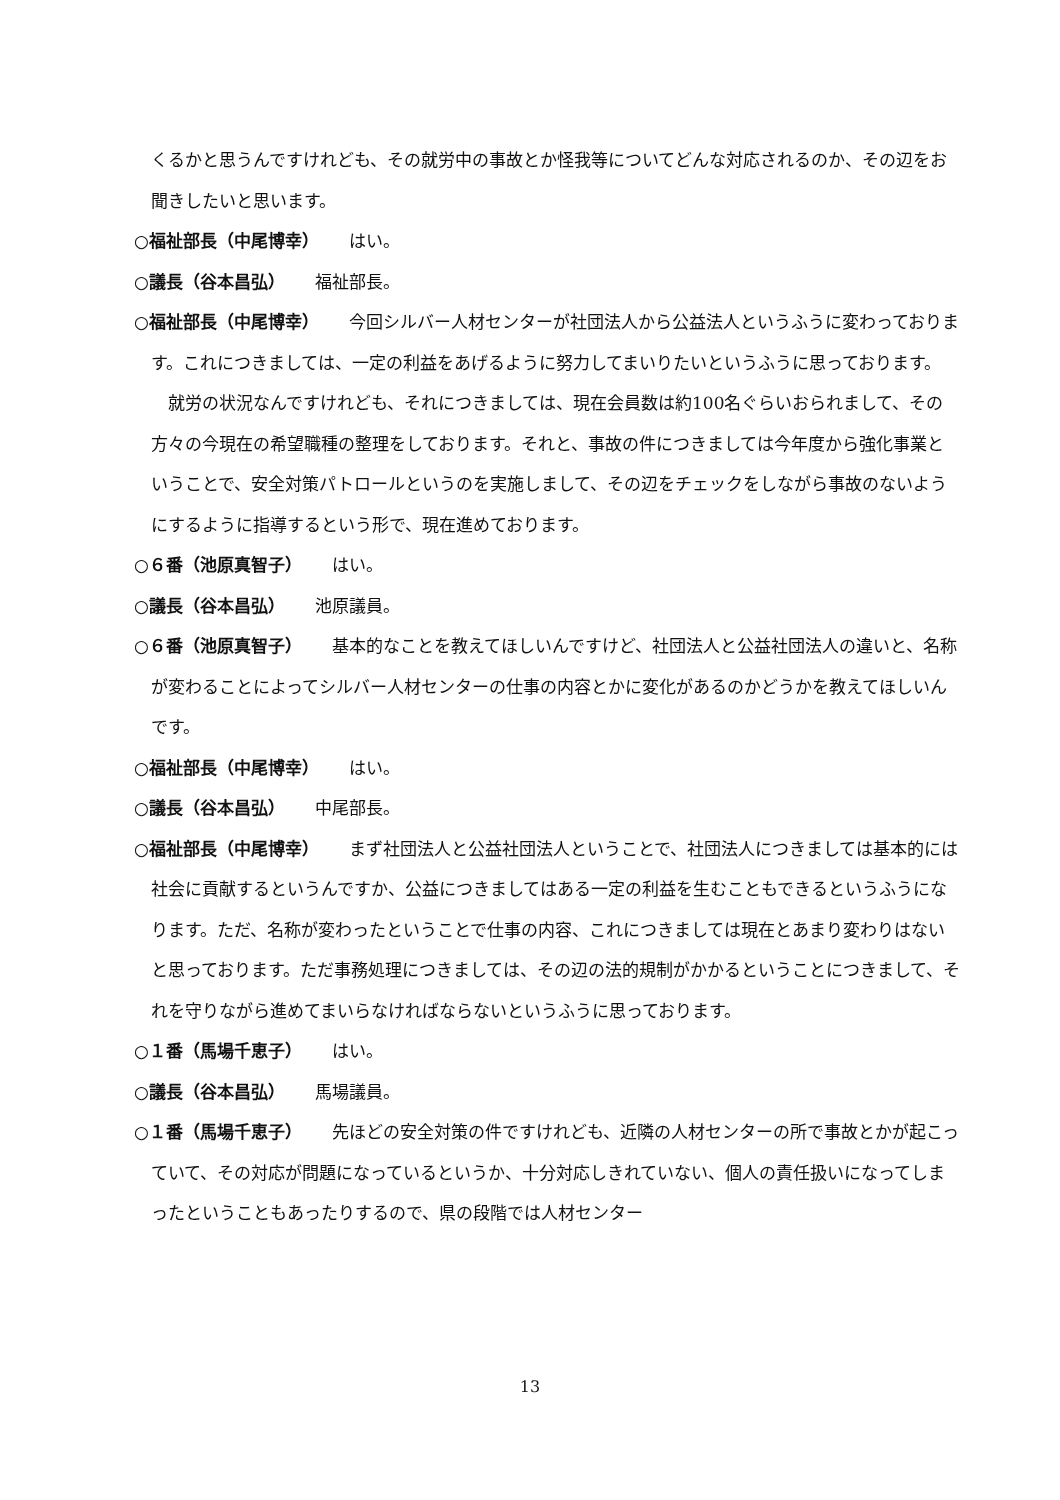くるかと思うんですけれども、その就労中の事故とか怪我等についてどんな対応されるのか、その辺をお聞きしたいと思います。
○福祉部長（中尾博幸） はい。
○議長（谷本昌弘） 福祉部長。
○福祉部長（中尾博幸） 今回シルバー人材センターが社団法人から公益法人というふうに変わっております。これにつきましては、一定の利益をあげるように努力してまいりたいというふうに思っております。
就労の状況なんですけれども、それにつきましては、現在会員数は約100名ぐらいおられまして、その方々の今現在の希望職種の整理をしております。それと、事故の件につきましては今年度から強化事業ということで、安全対策パトロールというのを実施しまして、その辺をチェックをしながら事故のないようにするように指導するという形で、現在進めております。
○６番（池原真智子） はい。
○議長（谷本昌弘） 池原議員。
○６番（池原真智子） 基本的なことを教えてほしいんですけど、社団法人と公益社団法人の違いと、名称が変わることによってシルバー人材センターの仕事の内容とかに変化があるのかどうかを教えてほしいんです。
○福祉部長（中尾博幸） はい。
○議長（谷本昌弘） 中尾部長。
○福祉部長（中尾博幸） まず社団法人と公益社団法人ということで、社団法人につきましては基本的には社会に貢献するというんですか、公益につきましてはある一定の利益を生むこともできるというふうになります。ただ、名称が変わったということで仕事の内容、これにつきましては現在とあまり変わりはないと思っております。ただ事務処理につきましては、その辺の法的規制がかかるということにつきまして、それを守りながら進めてまいらなければならないというふうに思っております。
○１番（馬場千恵子） はい。
○議長（谷本昌弘） 馬場議員。
○１番（馬場千恵子） 先ほどの安全対策の件ですけれども、近隣の人材センターの所で事故とかが起こっていて、その対応が問題になっているというか、十分対応しきれていない、個人の責任扱いになってしまったということもあったりするので、県の段階では人材センター
13